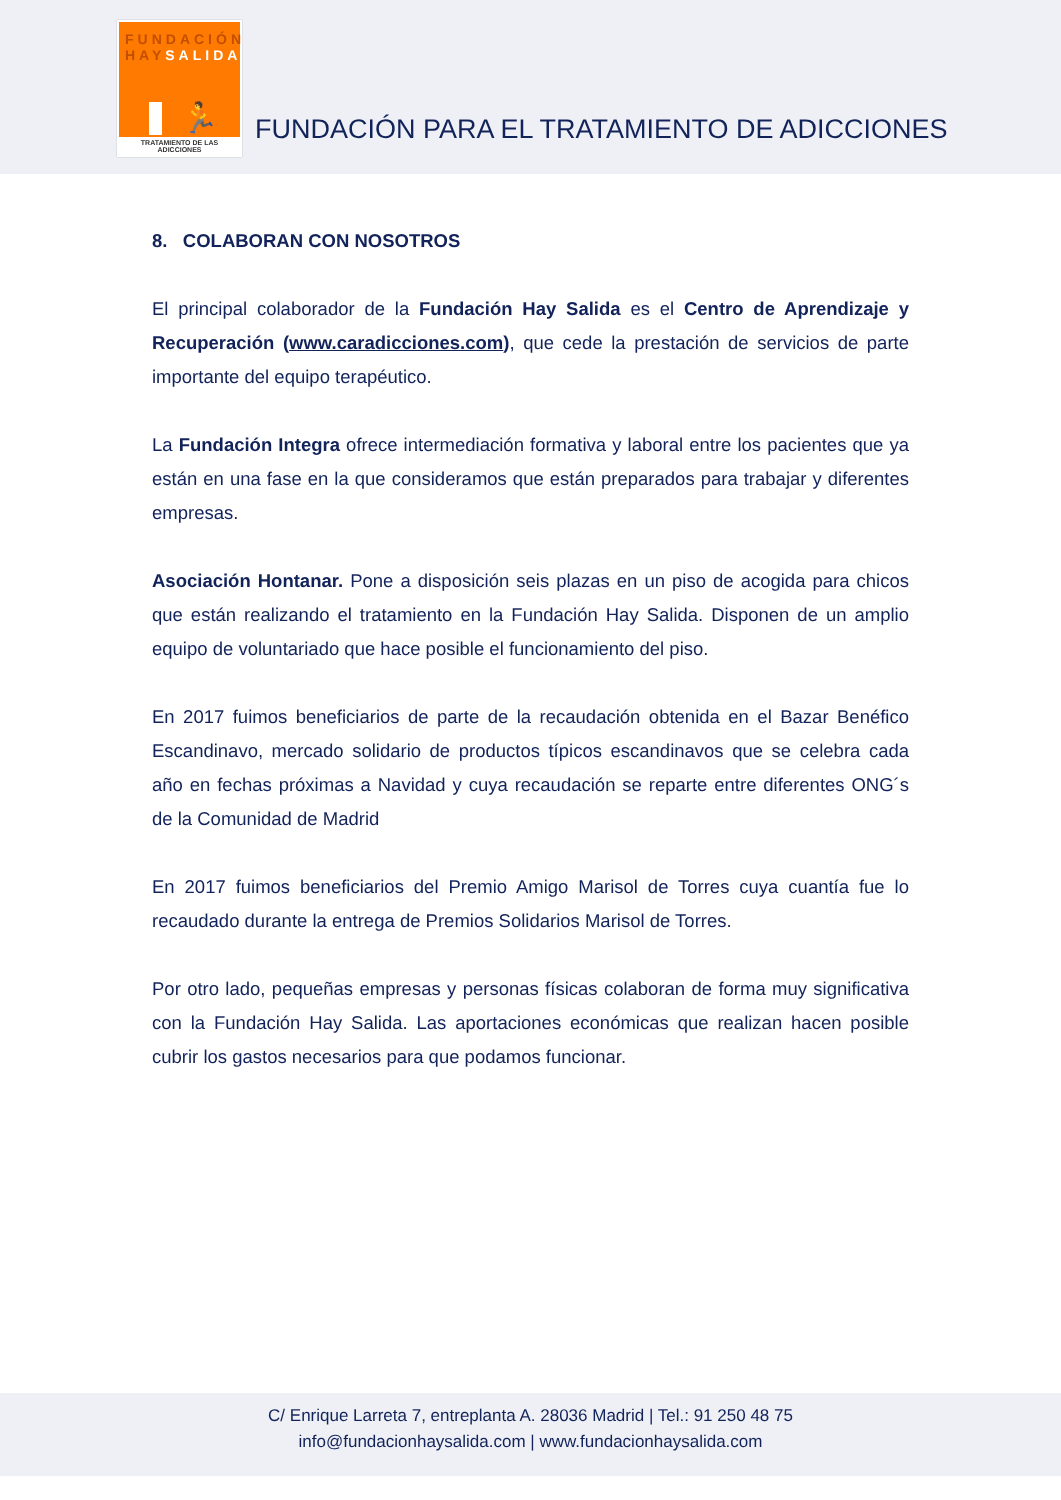FUNDACIÓN
HAYSALIDA
🏃
TRATAMIENTO DE LAS ADICCIONES
FUNDACIÓN PARA EL TRATAMIENTO DE ADICCIONES
8. COLABORAN CON NOSOTROS
El principal colaborador de la Fundación Hay Salida es el Centro de Aprendizaje y Recuperación (www.caradicciones.com), que cede la prestación de servicios de parte importante del equipo terapéutico.
La Fundación Integra ofrece intermediación formativa y laboral entre los pacientes que ya están en una fase en la que consideramos que están preparados para trabajar y diferentes empresas.
Asociación Hontanar. Pone a disposición seis plazas en un piso de acogida para chicos que están realizando el tratamiento en la Fundación Hay Salida. Disponen de un amplio equipo de voluntariado que hace posible el funcionamiento del piso.
En 2017 fuimos beneficiarios de parte de la recaudación obtenida en el Bazar Benéfico Escandinavo, mercado solidario de productos típicos escandinavos que se celebra cada año en fechas próximas a Navidad y cuya recaudación se reparte entre diferentes ONG´s de la Comunidad de Madrid
En 2017 fuimos beneficiarios del Premio Amigo Marisol de Torres cuya cuantía fue lo recaudado durante la entrega de Premios Solidarios Marisol de Torres.
Por otro lado, pequeñas empresas y personas físicas colaboran de forma muy significativa con la Fundación Hay Salida. Las aportaciones económicas que realizan hacen posible cubrir los gastos necesarios para que podamos funcionar.
C/ Enrique Larreta 7, entreplanta A. 28036 Madrid | Tel.: 91 250 48 75
info@fundacionhaysalida.com | www.fundacionhaysalida.com